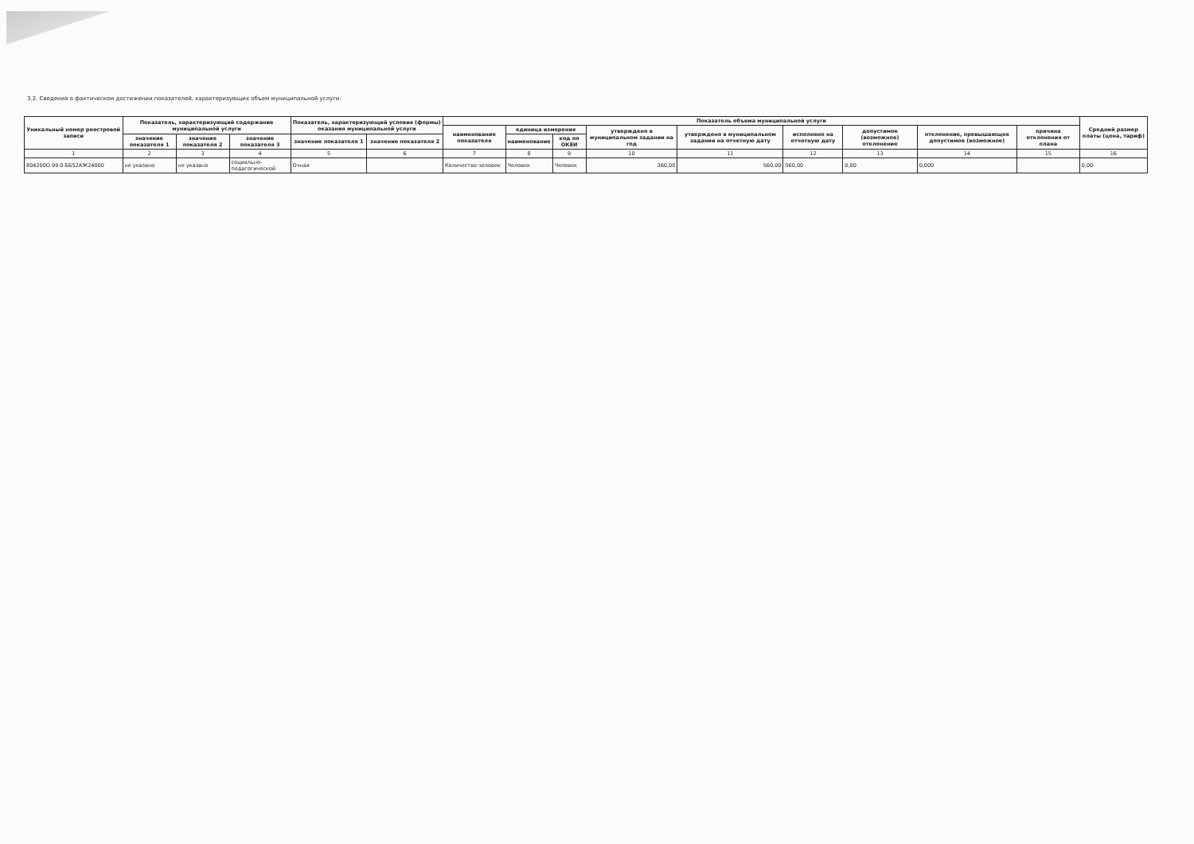3.2. Сведения о фактическом достижении показателей, характеризующих объем муниципальной услуги:
| Уникальный номер реестровой записи | Показатель, характеризующий содержание муниципальной услуги | | | Показатель, характеризующий условия (формы) оказания муниципальной услуги | | Показатель объема муниципальной услуги | | | | | | | | | Средний размер платы (цена, тариф) |
| --- | --- | --- | --- | --- | --- | --- | --- | --- | --- | --- | --- | --- | --- | --- | --- |
| | | | | | | наименование показателя | единица измерения | | утверждено в муниципальном задании на год | утверждено в муниципальном задании на отчетную дату | исполнено на отчетную дату | допустимое (возможное) отклонение | отклонение, превышающее допустимое (возможное) | причина отклонения от плана | |
| | значение показателя 1 | значение показателя 2 | значение показателя 3 | значение показателя 1 | значение показателя 2 | | наименование | код по ОКЕИ | | | | | | | |
| 1 | 2 | 3 | 4 | 5 | 6 | 7 | 8 | 9 | 10 | 11 | 12 | 13 | 14 | 15 | 16 |
| 804200О.99.0.ББ52АЖ24000 | не указано | не указано | социально-педагогической | Очная | | Количество человек | Человек | Человек | 360,00 | 560,00 | 560,00 | 0,00 | 0,000 | | 0,00 |